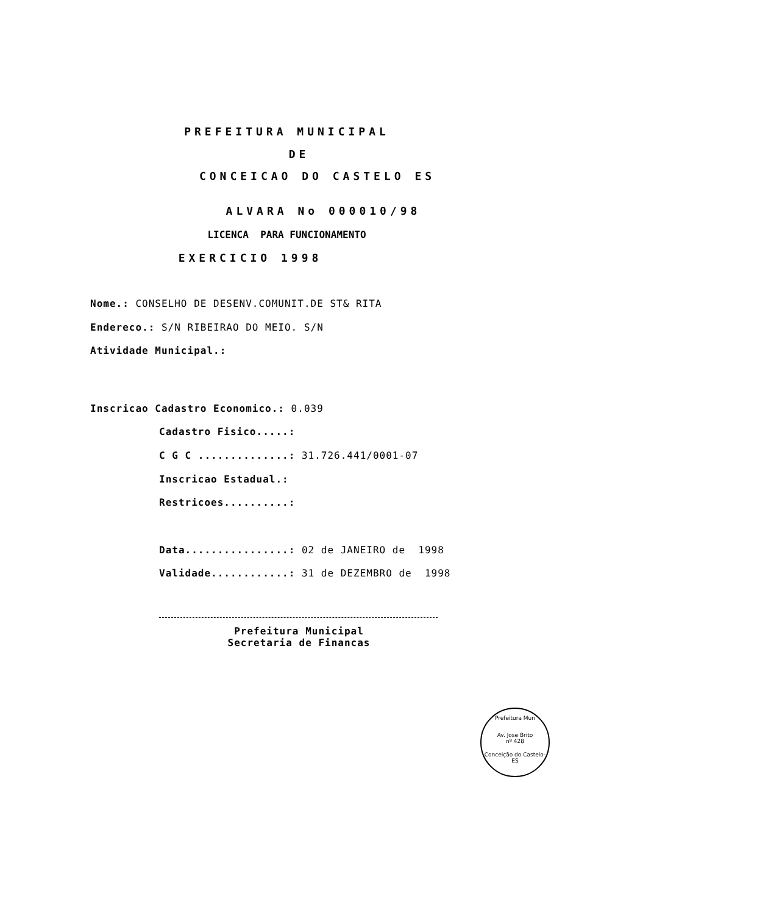PREFEITURA MUNICIPAL
DE
CONCEICAO DO CASTELO ES
ALVARA No 000010/98
LICENCA PARA FUNCIONAMENTO
EXERCICIO 1998
Nome.: CONSELHO DE DESENV.COMUNIT.DE ST& RITA
Endereco.: S/N RIBEIRAO DO MEIO. S/N
Atividade Municipal.:
Inscricao Cadastro Economico.: 0.039
Cadastro Fisico.....:
C G C ..............: 31.726.441/0001-07
Inscricao Estadual.:
Restricoes..........:
Data................: 02 de JANEIRO de 1998
Validade............: 31 de DEZEMBRO de 1998
Prefeitura Municipal
Secretaria de Financas
Prefeitura Mun
Av. Jose Brito
nº 428
Conceição do Castelo-ES